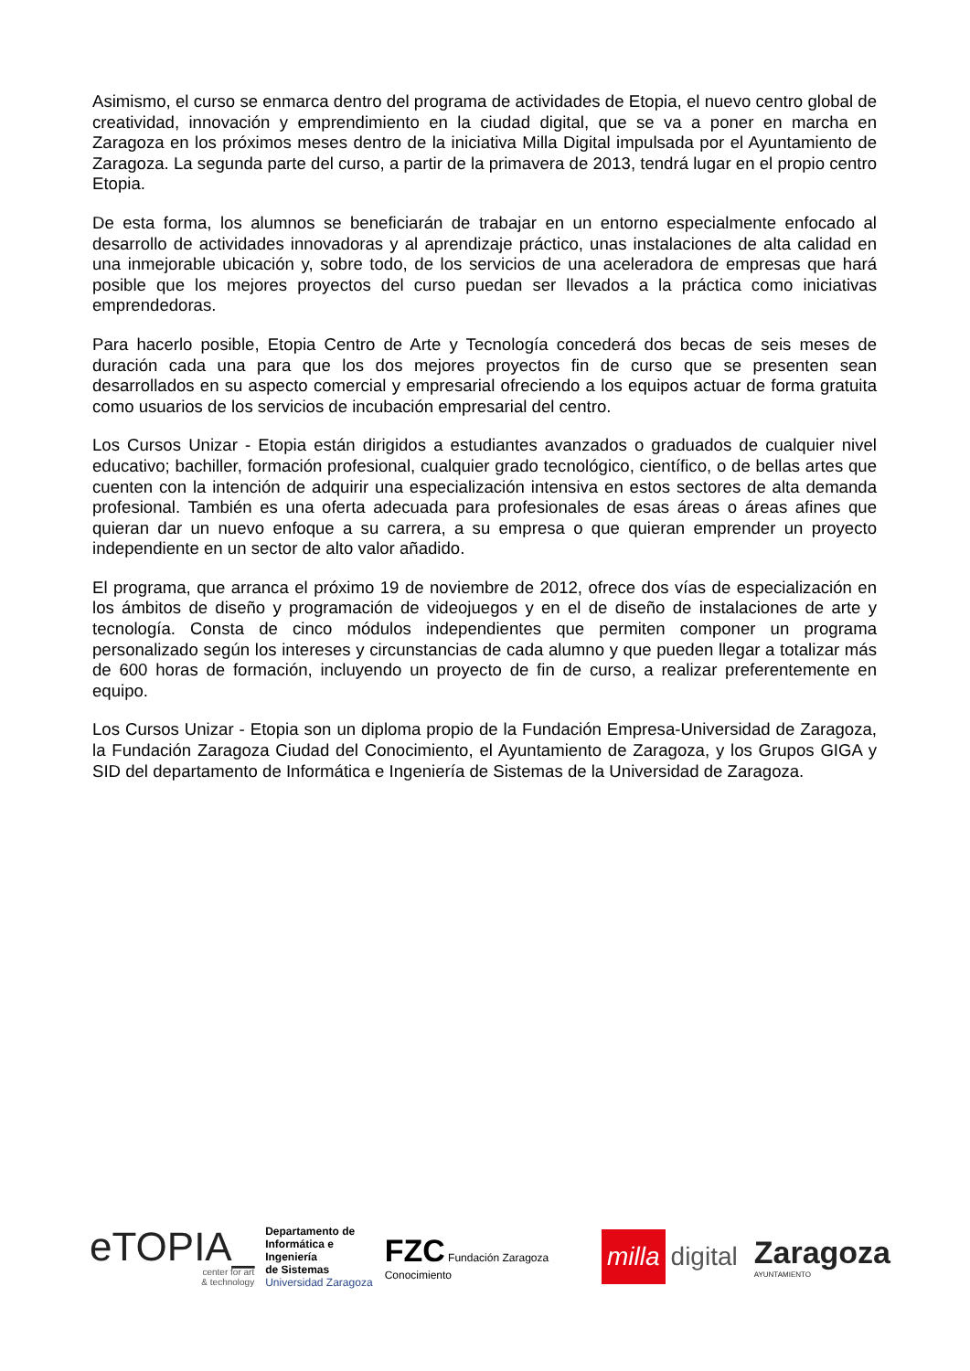Asimismo, el curso se enmarca dentro del programa de actividades de Etopia, el nuevo centro global de creatividad, innovación y emprendimiento en la ciudad digital, que se va a poner en marcha en Zaragoza en los próximos meses dentro de la iniciativa Milla Digital impulsada por el Ayuntamiento de Zaragoza. La segunda parte del curso, a partir de la primavera de 2013, tendrá lugar en el propio centro Etopia.
De esta forma, los alumnos se beneficiarán de trabajar en un entorno especialmente enfocado al desarrollo de actividades innovadoras y al aprendizaje práctico, unas instalaciones de alta calidad en una inmejorable ubicación y, sobre todo, de los servicios de una aceleradora de empresas que hará posible que los mejores proyectos del curso puedan ser llevados a la práctica como iniciativas emprendedoras.
Para hacerlo posible, Etopia Centro de Arte y Tecnología concederá dos becas de seis meses de duración cada una para que los dos mejores proyectos fin de curso que se presenten sean desarrollados en su aspecto comercial y empresarial ofreciendo a los equipos actuar de forma gratuita como usuarios de los servicios de incubación empresarial del centro.
Los Cursos Unizar - Etopia están dirigidos a estudiantes avanzados o graduados de cualquier nivel educativo; bachiller, formación profesional, cualquier grado tecnológico, científico, o de bellas artes que cuenten con la intención de adquirir una especialización intensiva en estos sectores de alta demanda profesional. También es una oferta adecuada para profesionales de esas áreas o áreas afines que quieran dar un nuevo enfoque a su carrera, a su empresa o que quieran emprender un proyecto independiente en un sector de alto valor añadido.
El programa, que arranca el próximo 19 de noviembre de 2012, ofrece dos vías de especialización en los ámbitos de diseño y programación de videojuegos y en el de diseño de instalaciones de arte y tecnología. Consta de cinco módulos independientes que permiten componer un programa personalizado según los intereses y circunstancias de cada alumno y que pueden llegar a totalizar más de 600 horas de formación, incluyendo un proyecto de fin de curso, a realizar preferentemente en equipo.
Los Cursos Unizar - Etopia son un diploma propio de la Fundación Empresa-Universidad de Zaragoza, la Fundación Zaragoza Ciudad del Conocimiento, el Ayuntamiento de Zaragoza, y los Grupos GIGA y SID del departamento de Informática e Ingeniería de Sistemas de la Universidad de Zaragoza.
eTOPIA_
center for art
& technology
Departamento de
Informática e Ingeniería
de Sistemas
Universidad Zaragoza
FZC Fundación Zaragoza Conocimiento
milla digital
Zaragoza
AYUNTAMIENTO